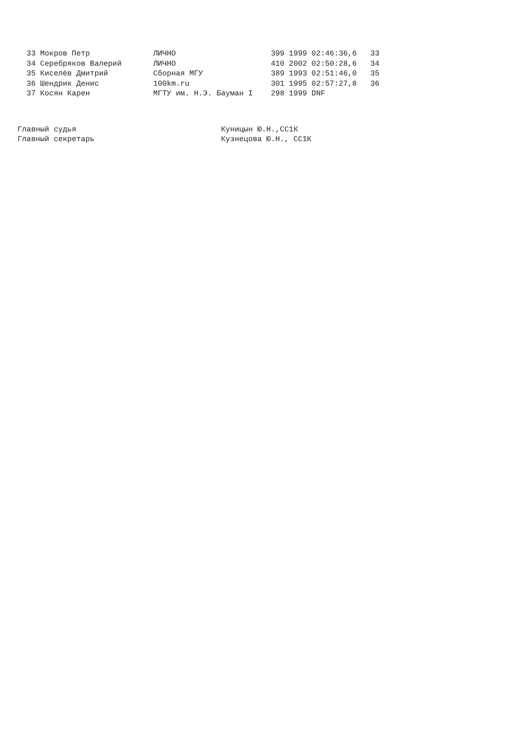33 Мокров Петр              ЛИЧНО                     399 1999 02:46:36,6   33
  34 Серебряков Валерий       ЛИЧНО                     410 2002 02:50:28,6   34
  35 Киселёв Дмитрий          Сборная МГУ               389 1993 02:51:46,0   35
  36 Шендрик Денис            100km.ru                  301 1995 02:57:27,8   36
  37 Косян Карен              МГТУ им. Н.Э. Бауман I    298 1999 DNF
Главный судья                                Куницын Ю.Н.,СС1К
Главный секретарь                            Кузнецова Ю.Н., СС1К